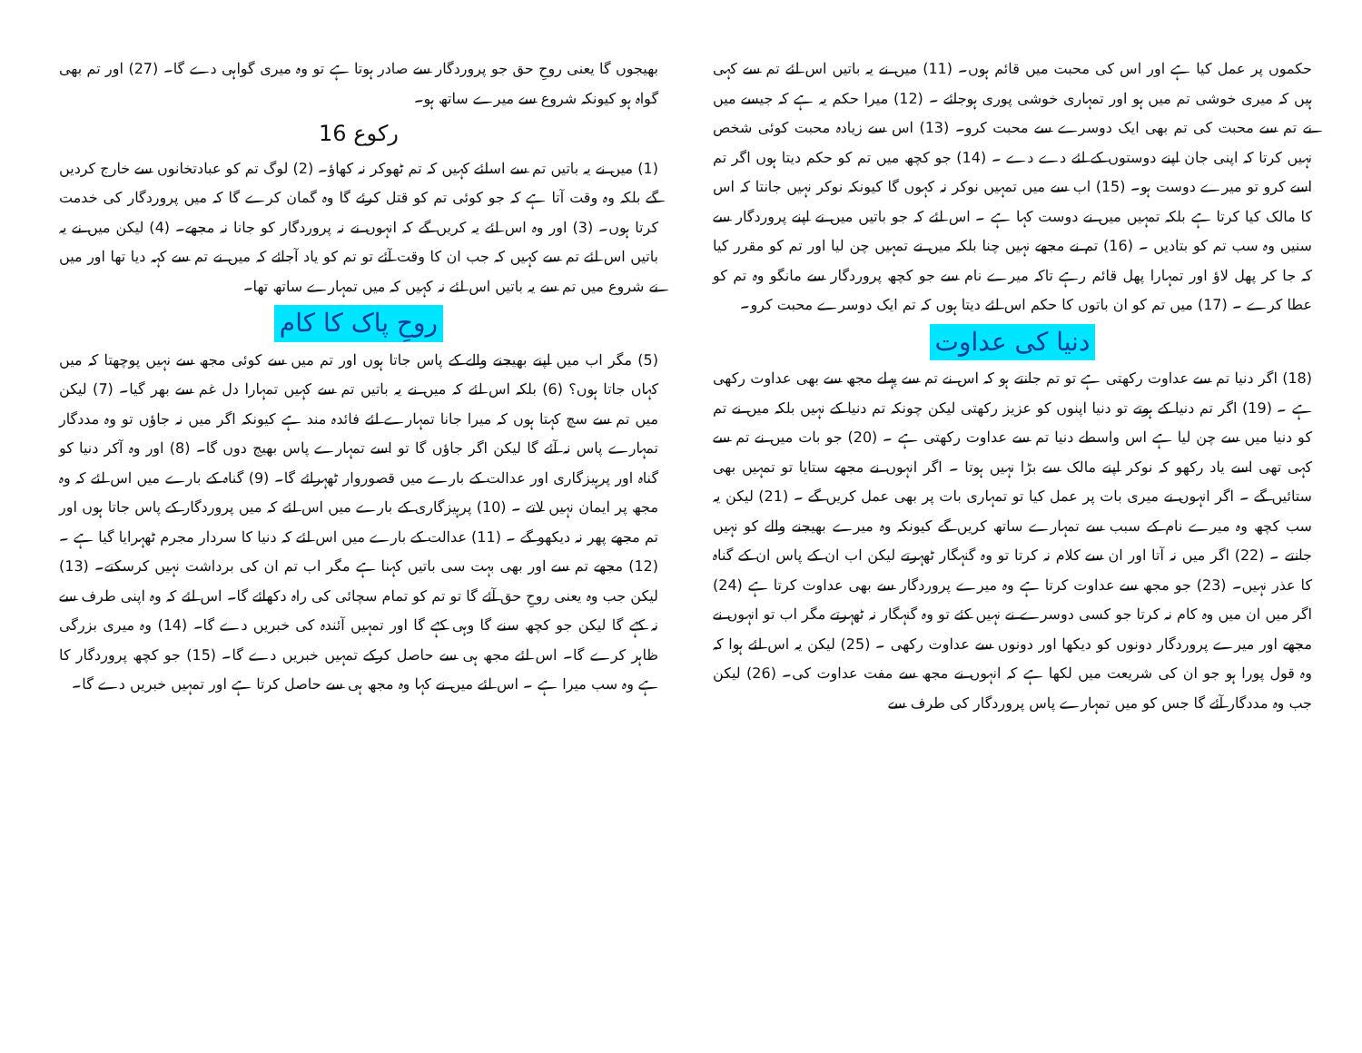حکموں پر عمل کیا ہے اور اس کی محبت میں قائم ہوں۔ (11) میں نے یہ باتیں اس لئے تم سے کہی ہیں کہ میری خوشی تم میں ہو اور تمہاری خوشی پوری ہوجائے ۔ (12) میرا حکم یہ ہے کہ جیسے میں نے تم سے محبت کی تم بھی ایک دوسرے سے محبت کرو۔ (13) اس سے زیادہ محبت کوئی شخص نہیں کرتا کہ اپنی جان اپنے دوستوں کے لئے دے دے ۔ (14) جو کچھ میں تم کو حکم دیتا ہوں اگر تم اسے کرو تو میرے دوست ہو۔ (15) اب سے میں تمہیں نوکر نہ کہوں گا کیونکہ نوکر نہیں جانتا کہ اس کا مالک کیا کرتا ہے بلکہ تمہیں میں نے دوست کہا ہے ۔ اس لئے کہ جو باتیں میں نے اپنے پروردگار سے سنیں وہ سب تم کو بتادیں ۔ (16) تم نے مجھے نہیں چنا بلکہ میں نے تمہیں چن لیا اور تم کو مقرر کیا کہ جا کر پھل لاؤ اور تمہارا پھل قائم رہے تاکہ میرے نام سے جو کچھ پروردگار سے مانگو وہ تم کو عطا کرے ۔ (17) میں تم کو ان باتوں کا حکم اس لئے دیتا ہوں کہ تم ایک دوسرے محبت کرو۔
دنیا کی عداوت
(18) اگر دنیا تم سے عداوت رکھتی ہے تو تم جانتے ہو کہ اس نے تم سے پہلے مجھ سے بھی عداوت رکھی ہے ۔ (19) اگر تم دنیا کے ہوتے تو دنیا اپنوں کو عزیز رکھتی لیکن چونکہ تم دنیا کے نہیں بلکہ میں نے تم کو دنیا میں سے چن لیا ہے اس واسطے دنیا تم سے عداوت رکھتی ہے ۔ (20) جو بات میں نے تم سے کہی تھی اسے یاد رکھو کہ نوکر اپنے مالک سے بڑا نہیں ہوتا ۔ اگر انہوں نے مجھے ستایا تو تمہیں بھی ستائیں گے ۔ اگر انہوں نے میری بات پر عمل کیا تو تمہاری بات پر بھی عمل کریں گے ۔ (21) لیکن یہ سب کچھ وہ میرے نام کے سبب سے تمہارے ساتھ کریں گے کیونکہ وہ میرے بھیجنے والے کو نہیں جانتے ۔ (22) اگر میں نہ آتا اور ان سے کلام نہ کرتا تو وہ گنہگار ٹھہرتے لیکن اب ان کے پاس ان کے گناہ کا عذر نہیں۔ (23) جو مجھ سے عداوت کرتا ہے وہ میرے پروردگار سے بھی عداوت کرتا ہے (24) اگر میں ان میں وہ کام نہ کرتا جو کسی دوسرے نے نہیں کئے تو وہ گنہگار نہ ٹھہرتے مگر اب تو انہوں نے مجھے اور میرے پروردگار دونوں کو دیکھا اور دونوں سے عداوت رکھی ۔ (25) لیکن یہ اس لئے ہوا کہ وہ قول پورا ہو جو ان کی شریعت میں لکھا ہے کہ انہوں نے مجھ سے مفت عداوت کی۔ (26) لیکن جب وہ مددگار آئے گا جس کو میں تمہارے پاس پروردگار کی طرف سے
بھیجوں گا یعنی روحِ حق جو پروردگار سے صادر ہوتا ہے تو وہ میری گواہی دے گا۔ (27) اور تم بھی گواہ ہو کیونکہ شروع سے میرے ساتھ ہو۔
رکوع 16
(1) میں نے یہ باتیں تم سے اسلئے کہیں کہ تم ٹھوکر نہ کھاؤ۔ (2) لوگ تم کو عبادتخانوں سے خارج کردیں گے بلکہ وہ وقت آتا ہے کہ جو کوئی تم کو قتل کرئے گا وہ گمان کرے گا کہ میں پروردگار کی خدمت کرتا ہوں۔ (3) اور وہ اس لئے یہ کریں گے کہ انہوں نے نہ پروردگار کو جانا نہ مجھے۔ (4) لیکن میں نے یہ باتیں اس لئے تم سے کہیں کہ جب ان کا وقت آئے تو تم کو یاد آجائے کہ میں نے تم سے کہہ دیا تھا اور میں نے شروع میں تم سے یہ باتیں اس لئے نہ کہیں کہ میں تمہارے ساتھ تھا۔
روحِ پاک کا کام
(5) مگر اب میں اپنے بھیجنے والے کے پاس جاتا ہوں اور تم میں سے کوئی مجھ سے نہیں پوچھتا کہ میں کہاں جاتا ہوں؟ (6) بلکہ اس لئے کہ میں نے یہ باتیں تم سے کہیں تمہارا دل غم سے بھر گیا۔ (7) لیکن میں تم سے سچ کہتا ہوں کہ میرا جانا تمہارے لئے فائدہ مند ہے کیونکہ اگر میں نہ جاؤں تو وہ مددگار تمہارے پاس نہ آئے گا لیکن اگر جاؤں گا تو اسے تمہارے پاس بھیج دوں گا۔ (8) اور وہ آکر دنیا کو گناہ اور پرہیزگاری اور عدالت کے بارے میں قصوروار ٹھہرائے گا۔ (9) گناہ کے بارے میں اس لئے کہ وہ مجھ پر ایمان نہیں لاتے ۔ (10) پرہیزگاری کے بارے میں اس لئے کہ میں پروردگار کے پاس جاتا ہوں اور تم مجھے پھر نہ دیکھو گے ۔ (11) عدالت کے بارے میں اس لئے کہ دنیا کا سردار مجرم ٹھہرایا گیا ہے ۔ (12) مجھے تم سے اور بھی بہت سی باتیں کہنا ہے مگر اب تم ان کی برداشت نہیں کرسکتے۔ (13) لیکن جب وہ یعنی روحِ حق آئے گا تو تم کو تمام سچائی کی راہ دکھائے گا۔ اس لئے کہ وہ اپنی طرف سے نہ کہے گا لیکن جو کچھ سنے گا وہی کہے گا اور تمہیں آئندہ کی خبریں دے گا۔ (14) وہ میری بزرگی ظاہر کرے گا۔ اس لئے مجھ ہی سے حاصل کرکے تمہیں خبریں دے گا۔ (15) جو کچھ پروردگار کا ہے وہ سب میرا ہے ۔ اس لئے میں نے کہا وہ مجھ ہی سے حاصل کرتا ہے اور تمہیں خبریں دے گا۔